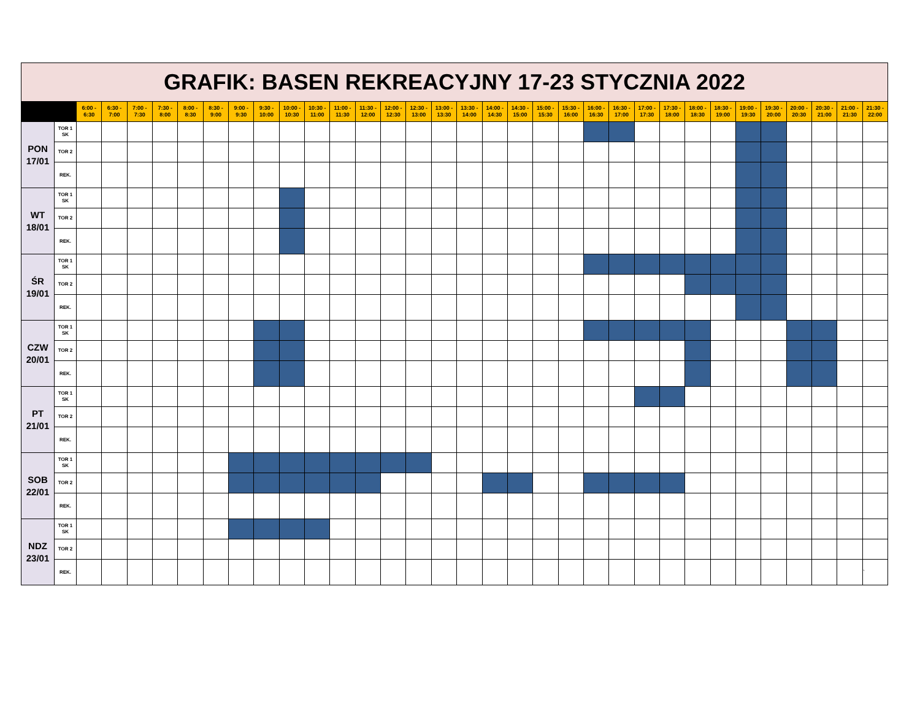| GRAFIK: BASEN REKREACYJNY 17-23 STYCZNIA 2022 | | | | | | | | | | | | | | | | | | | | | | | | | | | | | | | | | |
| | | 6:00 - 6:30 | 6:30 - 7:00 | 7:00 - 7:30 | 7:30 - 8:00 | 8:00 - 8:30 | 8:30 - 9:00 | 9:00 - 9:30 | 9:30 - 10:00 | 10:00 - 10:30 | 10:30 - 11:00 | 11:00 - 11:30 | 11:30 - 12:00 | 12:00 - 12:30 | 12:30 - 13:00 | 13:00 - 13:30 | 13:30 - 14:00 | 14:00 - 14:30 | 14:30 - 15:00 | 15:00 - 15:30 | 15:30 - 16:00 | 16:00 - 16:30 | 16:30 - 17:00 | 17:00 - 17:30 | 17:30 - 18:00 | 18:00 - 18:30 | 18:30 - 19:00 | 19:00 - 19:30 | 19:30 - 20:00 | 20:00 - 20:30 | 20:30 - 21:00 | 21:00 - 21:30 | 21:30 - 22:00 |
| PON 17/01 | TOR 1 SK | | | | | | | | | | | | | | | | | | | | | | | | | | | | | | | | |
| | TOR 2 | | | | | | | | | | | | | | | | | | | | | | | | | | | | | | | | |
| | REK. | | | | | | | | | | | | | | | | | | | | | | | | | | | | | | | | |
| WT 18/01 | TOR 1 SK | | | | | | | | | | | | | | | | | | | | | | | | | | | | | | | | |
| | TOR 2 | | | | | | | | | | | | | | | | | | | | | | | | | | | | | | | | |
| | REK. | | | | | | | | | | | | | | | | | | | | | | | | | | | | | | | | |
| ŚR 19/01 | TOR 1 SK | | | | | | | | | | | | | | | | | | | | | | | | | | | | | | | | |
| | TOR 2 | | | | | | | | | | | | | | | | | | | | | | | | | | | | | | | | |
| | REK. | | | | | | | | | | | | | | | | | | | | | | | | | | | | | | | | |
| CZW 20/01 | TOR 1 SK | | | | | | | | | | | | | | | | | | | | | | | | | | | | | | | | |
| | TOR 2 | | | | | | | | | | | | | | | | | | | | | | | | | | | | | | | | |
| | REK. | | | | | | | | | | | | | | | | | | | | | | | | | | | | | | | | |
| PT 21/01 | TOR 1 SK | | | | | | | | | | | | | | | | | | | | | | | | | | | | | | | | |
| | TOR 2 | | | | | | | | | | | | | | | | | | | | | | | | | | | | | | | | |
| | REK. | | | | | | | | | | | | | | | | | | | | | | | | | | | | | | | | |
| SOB 22/01 | TOR 1 SK | | | | | | | | | | | | | | | | | | | | | | | | | | | | | | | | |
| | TOR 2 | | | | | | | | | | | | | | | | | | | | | | | | | | | | | | | | |
| | REK. | | | | | | | | | | | | | | | | | | | | | | | | | | | | | | | | |
| NDZ 23/01 | TOR 1 SK | | | | | | | | | | | | | | | | | | | | | | | | | | | | | | | | |
| | TOR 2 | | | | | | | | | | | | | | | | | | | | | | | | | | | | | | | | |
| | REK. | | | | | | | | | | | | | | | | | | | | | | | | | | | | | | | | ` |